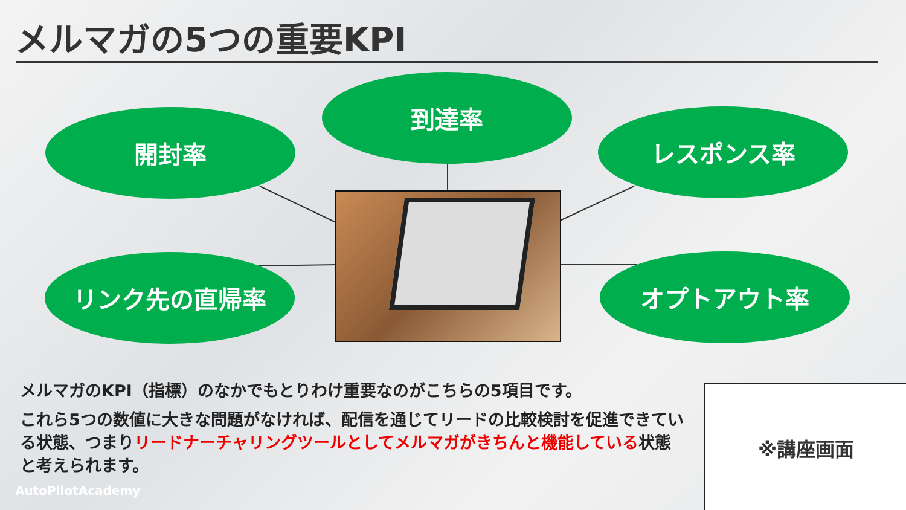メルマガの5つの重要KPI
到達率
開封率 レスポンス率
リンク先の直帰率 オプトアウト率
メルマガのKPI（指標）のなかでもとりわけ重要なのがこちらの5項目です。
これら5つの数値に大きな問題がなければ、配信を通じてリードの比較検討を促進できている状態、つまりリードナーチャリングツールとしてメルマガがきちんと機能している状態と考えられます。
※講座画面
AutoPilotAcademy